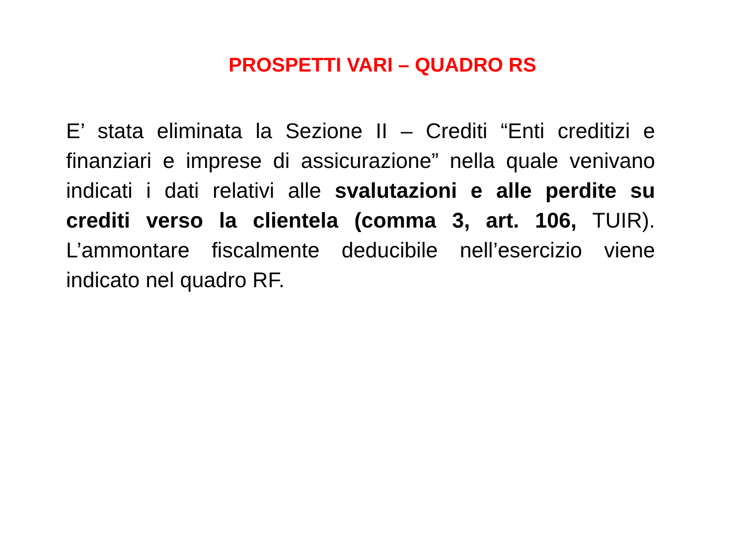PROSPETTI VARI – QUADRO RS
E’ stata eliminata la Sezione II – Crediti “Enti creditizi e finanziari e imprese di assicurazione” nella quale venivano indicati i dati relativi alle svalutazioni e alle perdite su crediti verso la clientela (comma 3, art. 106, TUIR). L’ammontare fiscalmente deducibile nell’esercizio viene indicato nel quadro RF.